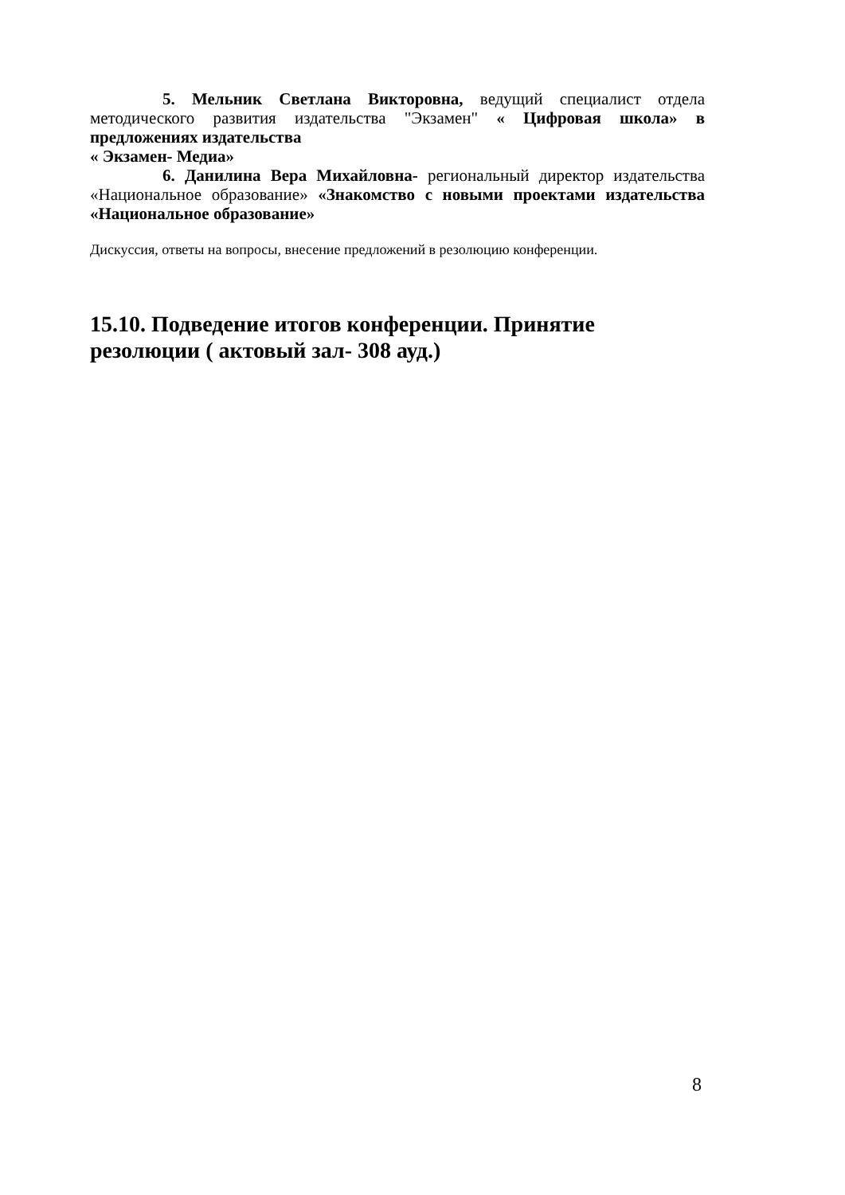5. Мельник Светлана Викторовна, ведущий специалист отдела методического развития издательства "Экзамен" « Цифровая школа» в предложениях издательства
« Экзамен- Медиа»
6. Данилина Вера Михайловна- региональный директор издательства «Национальное образование» «Знакомство с новыми проектами издательства «Национальное образование»
Дискуссия, ответы на вопросы, внесение предложений в резолюцию конференции.
15.10. Подведение итогов конференции. Принятие резолюции ( актовый зал- 308 ауд.)
8